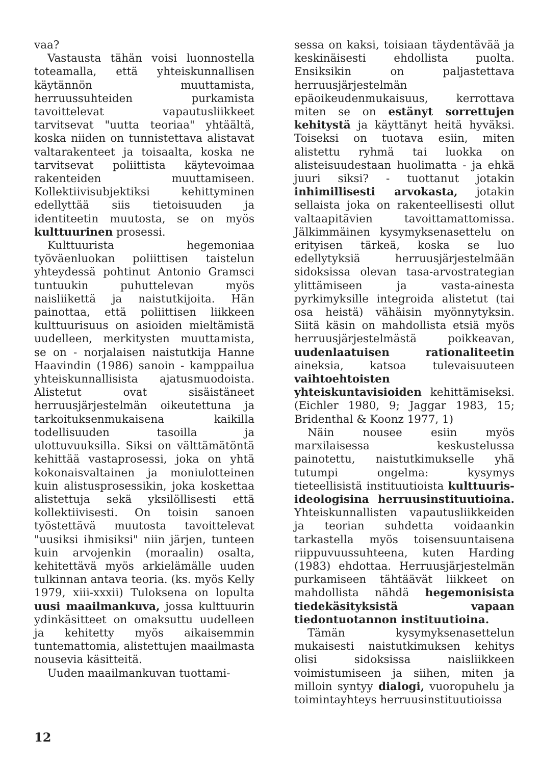vaa?
Vastausta tähän voisi luonnostella toteamalla, että yhteiskunnallisen käytännön muuttamista, herruussuhteiden purkamista tavoittelevat vapautusliikkeet tarvitsevat "uutta teoriaa" yhtäältä, koska niiden on tunnistettava alistavat valtarakenteet ja toisaalta, koska ne tarvitsevat poliittista käytevoimaa rakenteiden muuttamiseen. Kollektiivisubjektiksi kehittyminen edellyttää siis tietoisuuden ja identiteetin muutosta, se on myös kulttuurinen prosessi.
Kulttuurista hegemoniaa työväenluokan poliittisen taistelun yhteydessä pohtinut Antonio Gramsci tuntuukin puhuttelevan myös naisliikettä ja naistutkijoita. Hän painottaa, että poliittisen liikkeen kulttuurisuus on asioiden mieltämistä uudelleen, merkitysten muuttamista, se on - norjalaisen naistutkija Hanne Haavindin (1986) sanoin - kamppailua yhteiskunnallisista ajatusmuodoista. Alistetut ovat sisäistäneet herruusjärjestelmän oikeutettuna ja tarkoituksenmukaisena kaikilla todellisuuden tasoilla ja ulottuvuuksilla. Siksi on välttämätöntä kehittää vastaprosessi, joka on yhtä kokonaisvaltainen ja moniulotteinen kuin alistusprosessikin, joka koskettaa alistettuja sekä yksilöllisesti että kollektiivisesti. On toisin sanoen työstettävä muutosta tavoittelevat "uusiksi ihmisiksi" niin järjen, tunteen kuin arvojenkin (moraalin) osalta, kehitettävä myös arkielämälle uuden tulkinnan antava teoria. (ks. myös Kelly 1979, xiii-xxxii) Tuloksena on lopulta uusi maailmankuva, jossa kulttuurin ydinkäsitteet on omaksuttu uudelleen ja kehitetty myös aikaisemmin tuntemattomia, alistettujen maailmasta nousevia käsitteitä.
Uuden maailmankuvan tuottami-
sessa on kaksi, toisiaan täydentävää ja keskinäisesti ehdollista puolta. Ensiksikin on paljastettava herruusjärjestelmän epäoikeudenmukaisuus, kerrottava miten se on estänyt sorrettujen kehitystä ja käyttänyt heitä hyväksi. Toiseksi on tuotava esiin, miten alistettu ryhmä tai luokka on alisteisuudestaan huolimatta - ja ehkä juuri siksi? - tuottanut jotakin inhimillisesti arvokasta, jotakin sellaista joka on rakenteellisesti ollut valtaapitävien tavoittamattomissa. Jälkimmäinen kysymyksenasettelu on erityisen tärkeä, koska se luo edellytyksiä herruusjärjestelmään sidoksissa olevan tasa-arvostrategian ylittämiseen ja vasta-ainesta pyrkimyksille integroida alistetut (tai osa heistä) vähäisin myönnytyksin. Siitä käsin on mahdollista etsiä myös herruusjärjestelmästä poikkeavan, uudenlaatuisen rationaliteetin aineksia, katsoa tulevaisuuteen vaihtoehtoisten yhteiskuntavisioiden kehittämiseksi. (Eichler 1980, 9; Jaggar 1983, 15; Bridenthal & Koonz 1977, 1)
Näin nousee esiin myös marxilaisessa keskustelussa painotettu, naistutkimukselle yhä tutumpi ongelma: kysymys tieteellisistä instituutioista kulttuuris-ideologisina herruusinstituutioina. Yhteiskunnallisten vapautusliikkeiden ja teorian suhdetta voidaankin tarkastella myös toisensuuntaisena riippuvuussuhteena, kuten Harding (1983) ehdottaa. Herruusjärjestelmän purkamiseen tähtäävät liikkeet on mahdollista nähdä hegemonisista tiedekäsityksistä vapaan tiedontuotannon instituutioina.
Tämän kysymyksenasettelun mukaisesti naistutkimuksen kehitys olisi sidoksissa naisliikkeen voimistumiseen ja siihen, miten ja milloin syntyy dialogi, vuoropuhelu ja toimintayhteys herruusinstituutioissa
12